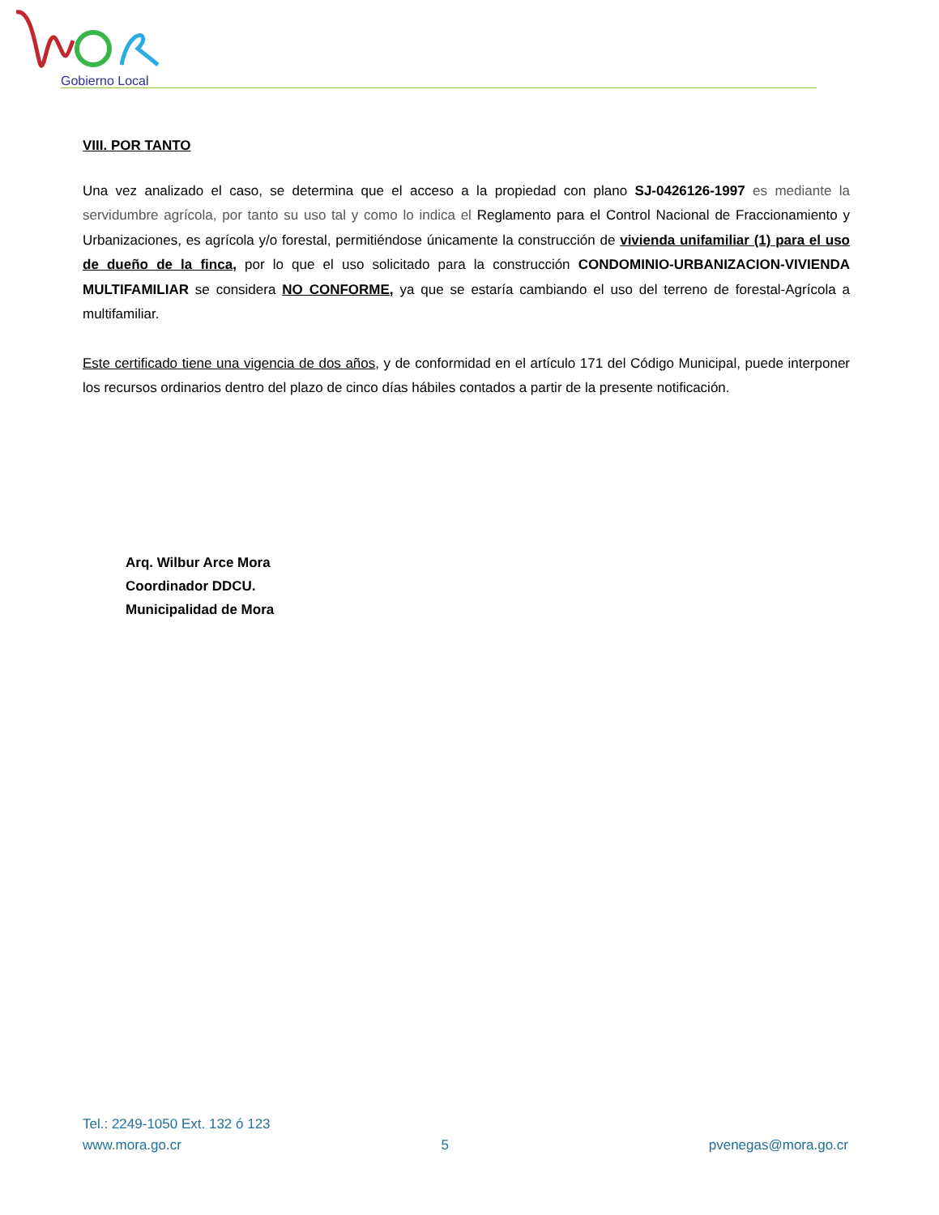Gobierno Local
VIII. POR TANTO
Una vez analizado el caso, se determina que el acceso a la propiedad con plano SJ-0426126-1997 es mediante la servidumbre agrícola, por tanto su uso tal y como lo indica el Reglamento para el Control Nacional de Fraccionamiento y Urbanizaciones, es agrícola y/o forestal, permitiéndose únicamente la construcción de vivienda unifamiliar (1) para el uso de dueño de la finca, por lo que el uso solicitado para la construcción CONDOMINIO-URBANIZACION-VIVIENDA MULTIFAMILIAR se considera NO CONFORME, ya que se estaría cambiando el uso del terreno de forestal-Agrícola a multifamiliar.
Este certificado tiene una vigencia de dos años, y de conformidad en el artículo 171 del Código Municipal, puede interponer los recursos ordinarios dentro del plazo de cinco días hábiles contados a partir de la presente notificación.
Arq. Wilbur Arce Mora
Coordinador DDCU.
Municipalidad de Mora
Tel.: 2249-1050 Ext. 132 ó 123
www.mora.go.cr 5 pvenegas@mora.go.cr